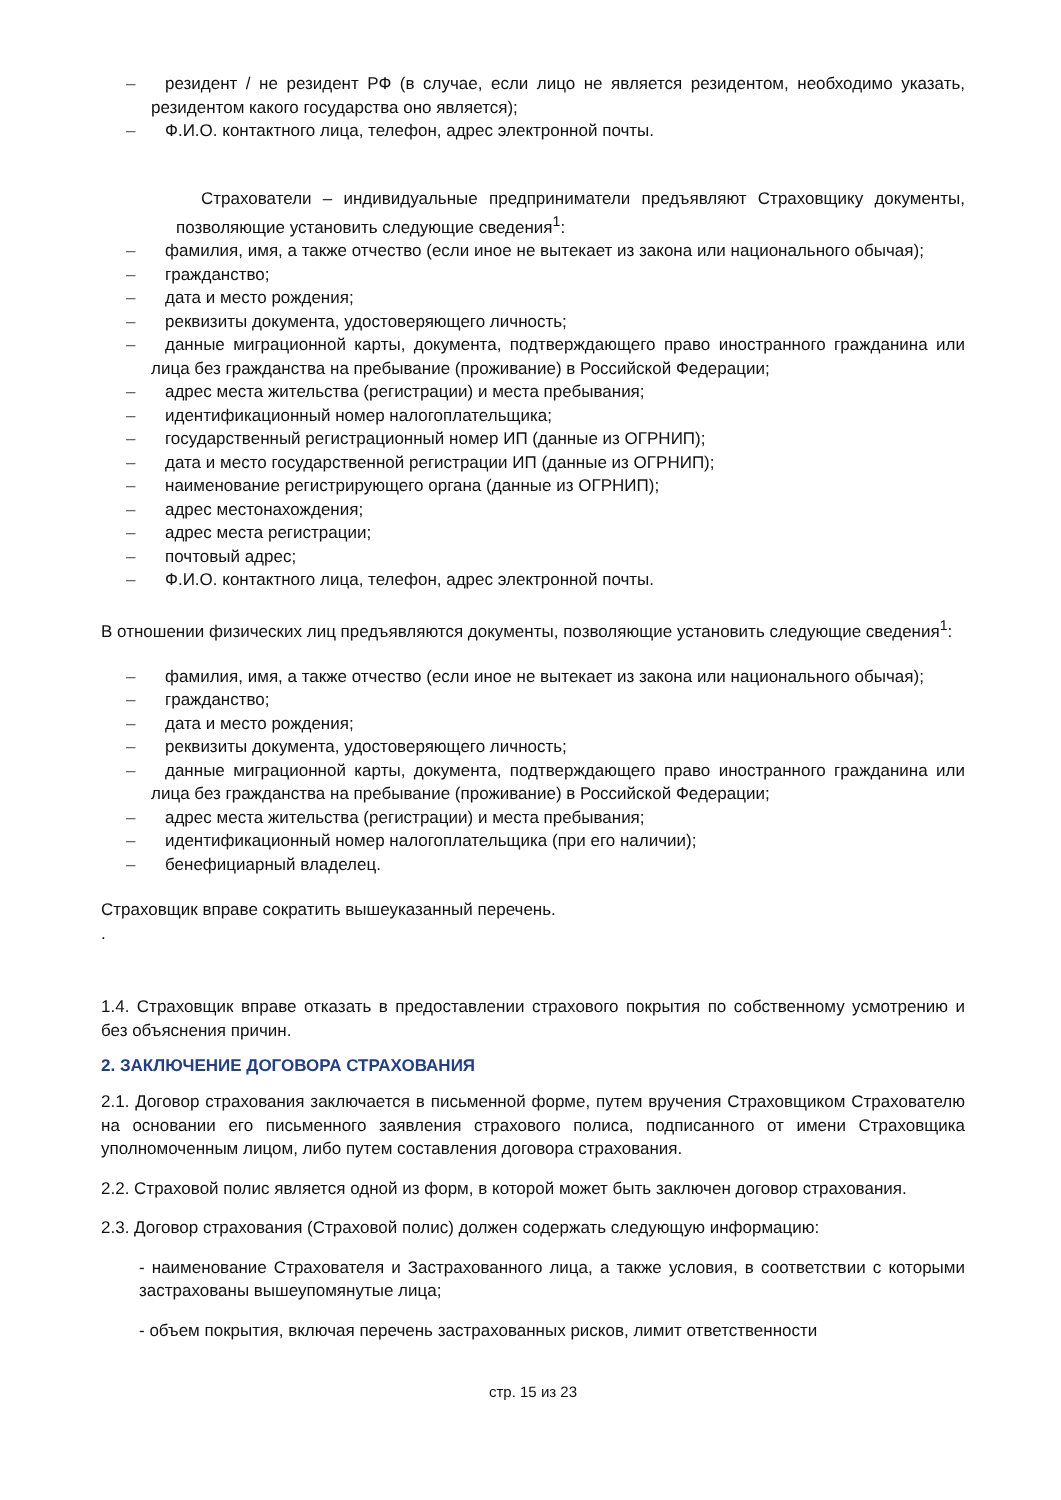– резидент / не резидент РФ (в случае, если лицо не является резидентом, необходимо указать, резидентом какого государства оно является);
– Ф.И.О. контактного лица, телефон, адрес электронной почты.
Страхователи – индивидуальные предприниматели предъявляют Страховщику документы, позволяющие установить следующие сведения<sup>1</sup>:
– фамилия, имя, а также отчество (если иное не вытекает из закона или национального обычая);
– гражданство;
– дата и место рождения;
– реквизиты документа, удостоверяющего личность;
– данные миграционной карты, документа, подтверждающего право иностранного гражданина или лица без гражданства на пребывание (проживание) в Российской Федерации;
– адрес места жительства (регистрации) и места пребывания;
– идентификационный номер налогоплательщика;
– государственный регистрационный номер ИП (данные из ОГРНИП);
– дата и место государственной регистрации ИП (данные из ОГРНИП);
– наименование регистрирующего органа (данные из ОГРНИП);
– адрес местонахождения;
– адрес места регистрации;
– почтовый адрес;
– Ф.И.О. контактного лица, телефон, адрес электронной почты.
В отношении физических лиц предъявляются документы, позволяющие установить следующие сведения<sup>1</sup>:
– фамилия, имя, а также отчество (если иное не вытекает из закона или национального обычая);
– гражданство;
– дата и место рождения;
– реквизиты документа, удостоверяющего личность;
– данные миграционной карты, документа, подтверждающего право иностранного гражданина или лица без гражданства на пребывание (проживание) в Российской Федерации;
– адрес места жительства (регистрации) и места пребывания;
– идентификационный номер налогоплательщика (при его наличии);
– бенефициарный владелец.
Страховщик вправе сократить вышеуказанный перечень.
.
1.4. Страховщик вправе отказать в предоставлении страхового покрытия по собственному усмотрению и без объяснения причин.
2. ЗАКЛЮЧЕНИЕ ДОГОВОРА СТРАХОВАНИЯ
2.1. Договор страхования заключается в письменной форме, путем вручения Страховщиком Страхователю на основании его письменного заявления страхового полиса, подписанного от имени Страховщика уполномоченным лицом, либо путем составления договора страхования.
2.2. Страховой полис является одной из форм, в которой может быть заключен договор страхования.
2.3. Договор страхования (Страховой полис) должен содержать следующую информацию:
- наименование Страхователя и Застрахованного лица, а также условия, в соответствии с которыми застрахованы вышеупомянутые лица;
- объем покрытия, включая перечень застрахованных рисков, лимит ответственности
стр. 15 из 23